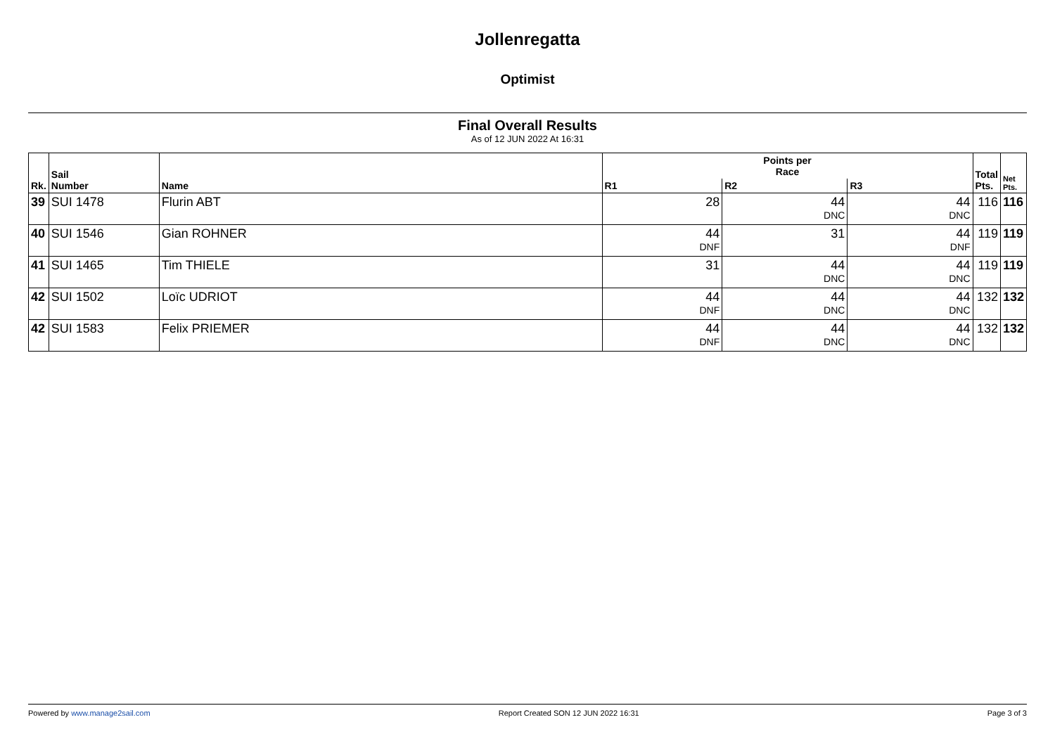Jollenregatta
Optimist
Final Overall Results
As of 12 JUN 2022 At 16:31
| Rk. | Sail Number | Name | Points per Race | | | Total Pts. | Net Pts. |
| --- | --- | --- | --- | --- | --- | --- | --- |
| | | | R1 | R2 | R3 | | |
| 39 | SUI 1478 | Flurin ABT | 28 | 44 DNC | 44 DNC | 116 | 116 |
| 40 | SUI 1546 | Gian ROHNER | 44 DNF | 31 | 44 DNF | 119 | 119 |
| 41 | SUI 1465 | Tim THIELE | 31 | 44 DNC | 44 DNC | 119 | 119 |
| 42 | SUI 1502 | Loïc UDRIOT | 44 DNF | 44 DNC | 44 DNC | 132 | 132 |
| 42 | SUI 1583 | Felix PRIEMER | 44 DNF | 44 DNC | 44 DNC | 132 | 132 |
Powered by www.manage2sail.com Report Created SON 12 JUN 2022 16:31 Page 3 of 3